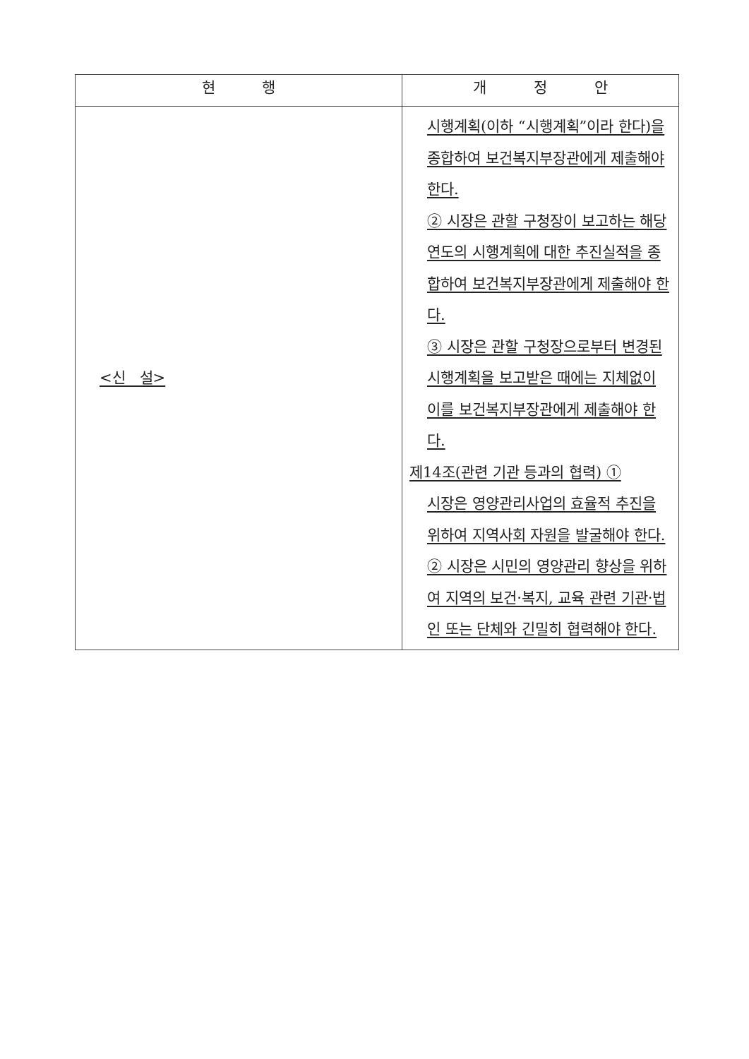| 현 행 | 개 정 안 |
| --- | --- |
| <신 설> | 시행계획(이하 “시행계획”이라 한다)을 종합하여 보건복지부장관에게 제출해야 한다. ② 시장은 관할 구청장이 보고하는 해당 연도의 시행계획에 대한 추진실적을 종합하여 보건복지부장관에게 제출해야 한다. ③ 시장은 관할 구청장으로부터 변경된 시행계획을 보고받은 때에는 지체없이 이를 보건복지부장관에게 제출해야 한다. 제14조(관련 기관 등과의 협력) ① 시장은 영양관리사업의 효율적 추진을 위하여 지역사회 자원을 발굴해야 한다. ② 시장은 시민의 영양관리 향상을 위하여 지역의 보건·복지, 교육 관련 기관·법인 또는 단체와 긴밀히 협력해야 한다. |